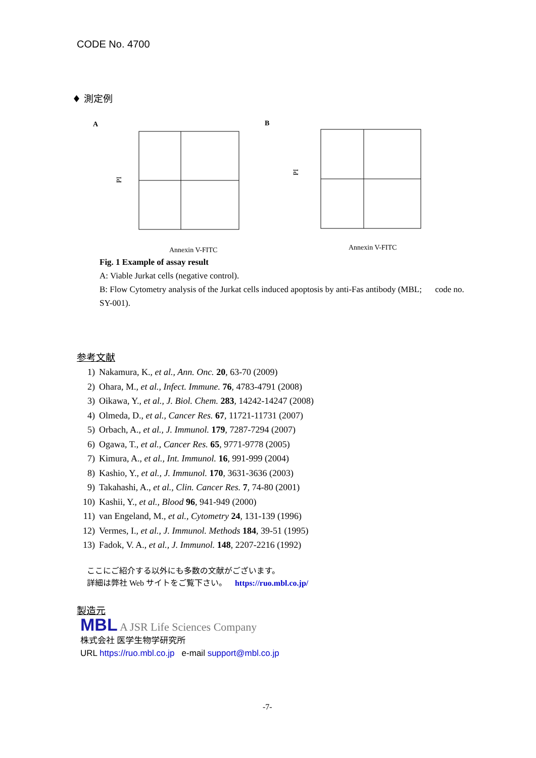CODE No. 4700
♦ 測定例
A
PI
Annexin V-FITC
B
PI
Annexin V-FITC
Fig. 1 Example of assay result
A: Viable Jurkat cells (negative control).
B: Flow Cytometry analysis of the Jurkat cells induced apoptosis by anti-Fas antibody (MBL; code no. SY-001).
参考文献
1) Nakamura, K., et al., Ann. Onc. 20, 63-70 (2009)
2) Ohara, M., et al., Infect. Immune. 76, 4783-4791 (2008)
3) Oikawa, Y., et al., J. Biol. Chem. 283, 14242-14247 (2008)
4) Olmeda, D., et al., Cancer Res. 67, 11721-11731 (2007)
5) Orbach, A., et al., J. Immunol. 179, 7287-7294 (2007)
6) Ogawa, T., et al., Cancer Res. 65, 9771-9778 (2005)
7) Kimura, A., et al., Int. Immunol. 16, 991-999 (2004)
8) Kashio, Y., et al., J. Immunol. 170, 3631-3636 (2003)
9) Takahashi, A., et al., Clin. Cancer Res. 7, 74-80 (2001)
10) Kashii, Y., et al., Blood 96, 941-949 (2000)
11) van Engeland, M., et al., Cytometry 24, 131-139 (1996)
12) Vermes, I., et al., J. Immunol. Methods 184, 39-51 (1995)
13) Fadok, V. A., et al., J. Immunol. 148, 2207-2216 (1992)
ここにご紹介する以外にも多数の文献がございます。
詳細は弊社 Web サイトをご覧下さい。 https://ruo.mbl.co.jp/
製造元
MBL A JSR Life Sciences Company
株式会社 医学生物学研究所
URL https://ruo.mbl.co.jp e-mail support@mbl.co.jp
-7-